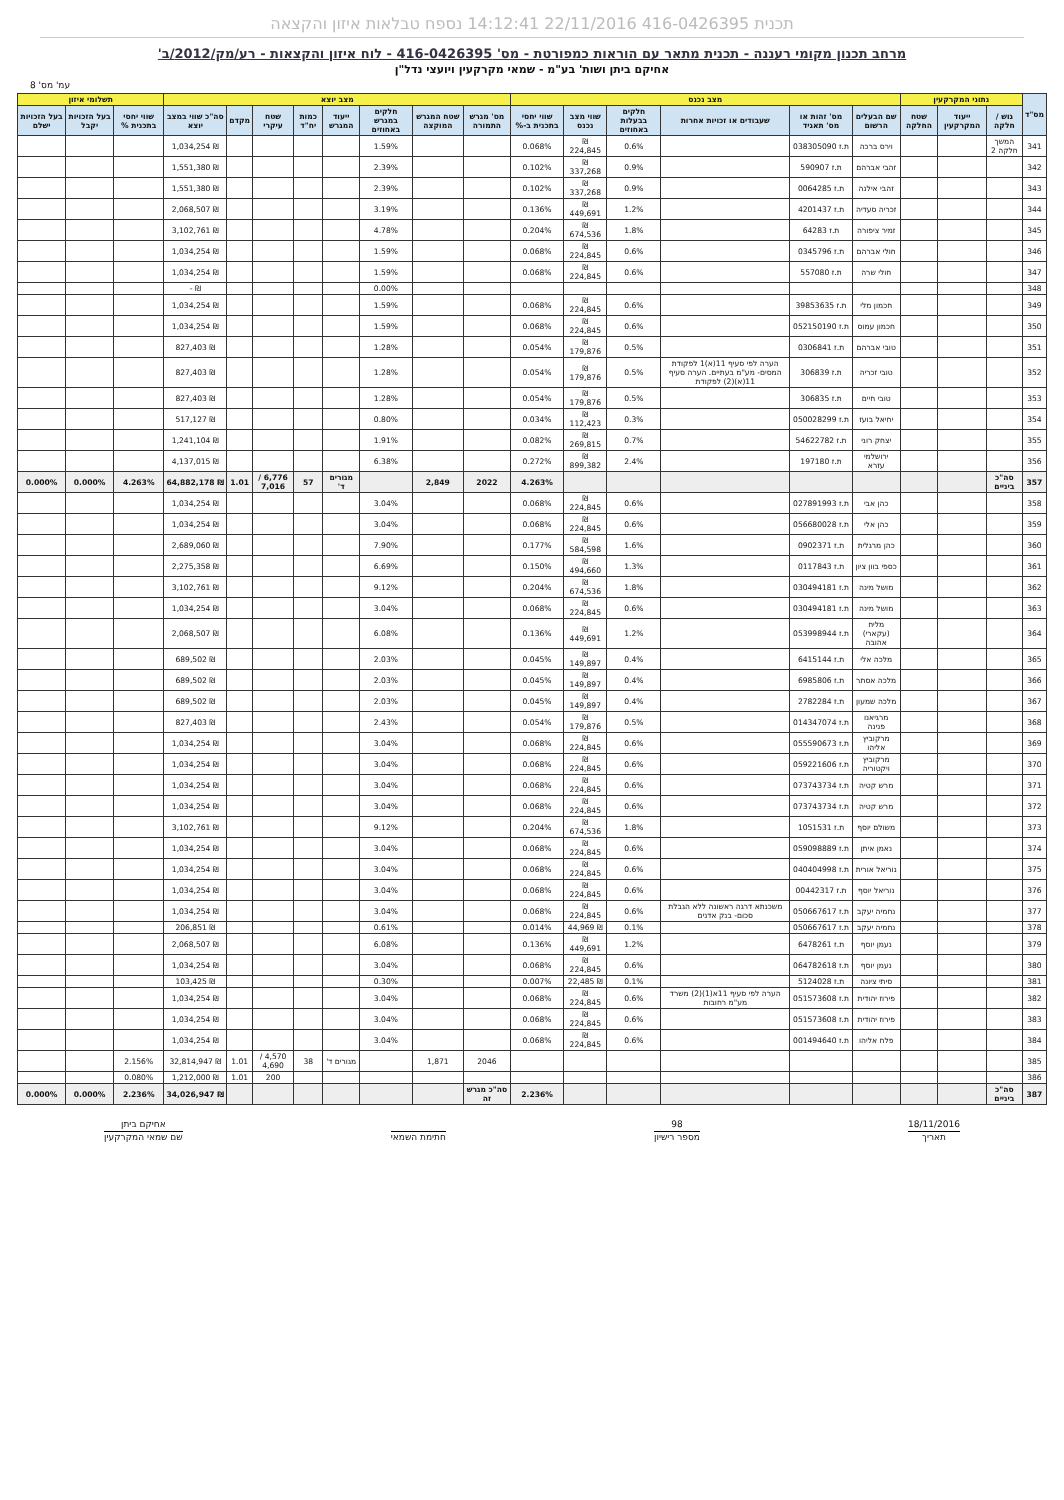תכנית 416-0426395 22/11/2016 14:12:41 נספח טבלאות איזון והקצאה
מרחב תכנון מקומי רעננה - תכנית מתאר עם הוראות כמפורטת - מס' 416-0426395 - לוח איזון והקצאות - רע/מק/2012/ב'
אחיקם ביתן ושות' בע"מ - שמאי מקרקעין ויועצי נדל"ן
עמ' מס' 8
| מס"ד | נתוני המקרקעין | | | מצב נכנס | | | | | | מצב יוצא | | | | | | | | תשלומי איזון | | |
| --- | --- | --- | --- | --- | --- | --- | --- | --- | --- | --- | --- | --- | --- | --- | --- | --- | --- | --- | --- | --- |
| | גוש / חלקה | ייעוד המקרקעין | שטח החלקה | שם הבעלים הרשום | מס' זהות או מס' תאגיד | שעבודים או זכויות אחרות | חלקים בבעלות באחוזים | שווי מצב נכנס | שווי יחסי בתכנית ב-% | מס' מגרש התמורה | שטח המגרש המוקצה | חלקים במגרש באחוזים | ייעוד המגרש | כמות יח"ד | שטח עיקרי | מקדם | סה"כ שווי במצב יוצא | שווי יחסי בתכנית % | בעל הזכויות יקבל | בעל הזכויות ישלם |
| 341 | המשך חלקה 2 | | | וירס ברכה | ת.ז 038305090 | | 0.6% | ₪ 224,845 | 0.068% | | | 1.59% | | | | | ₪ 1,034,254 | | | |
| 342 | | | | זהבי אברהם | ת.ז 590907 | | 0.9% | ₪ 337,268 | 0.102% | | | 2.39% | | | | | ₪ 1,551,380 | | | |
| 343 | | | | זהבי אילנה | ת.ז 0064285 | | 0.9% | ₪ 337,268 | 0.102% | | | 2.39% | | | | | ₪ 1,551,380 | | | |
| 344 | | | | זכריה סעדיה | ת.ז 4201437 | | 1.2% | ₪ 449,691 | 0.136% | | | 3.19% | | | | | ₪ 2,068,507 | | | |
| 345 | | | | זמיר ציפורה | ת.ז 64283 | | 1.8% | ₪ 674,536 | 0.204% | | | 4.78% | | | | | ₪ 3,102,761 | | | |
| 346 | | | | חולי אברהם | ת.ז 0345796 | | 0.6% | ₪ 224,845 | 0.068% | | | 1.59% | | | | | ₪ 1,034,254 | | | |
| 347 | | | | חולי שרה | ת.ז 557080 | | 0.6% | ₪ 224,845 | 0.068% | | | 1.59% | | | | | ₪ 1,034,254 | | | |
| 348 | | | | | | | | | | | | 0.00% | | | | | ₪ - | | | |
| 349 | | | | חכמון מלי | ת.ז 39853635 | | 0.6% | ₪ 224,845 | 0.068% | | | 1.59% | | | | | ₪ 1,034,254 | | | |
| 350 | | | | חכמון עמוס | ת.ז 052150190 | | 0.6% | ₪ 224,845 | 0.068% | | | 1.59% | | | | | ₪ 1,034,254 | | | |
| 351 | | | | טובי אברהם | ת.ז 0306841 | | 0.5% | ₪ 179,876 | 0.054% | | | 1.28% | | | | | ₪ 827,403 | | | |
| 352 | | | | טובי זכריה | ת.ז 306839 | הערה לפי סעיף 11(א)1 לפקודת המסים- מע"מ בעתיים. הערה סעיף 11(א)(2) לפקודת | 0.5% | ₪ 179,876 | 0.054% | | | 1.28% | | | | | ₪ 827,403 | | | |
| 353 | | | | טובי חיים | ת.ז 306835 | | 0.5% | ₪ 179,876 | 0.054% | | | 1.28% | | | | | ₪ 827,403 | | | |
| 354 | | | | יחיאל בועז | ת.ז 050028299 | | 0.3% | ₪ 112,423 | 0.034% | | | 0.80% | | | | | ₪ 517,127 | | | |
| 355 | | | | יצחק רוני | ת.ז 54622782 | | 0.7% | ₪ 269,815 | 0.082% | | | 1.91% | | | | | ₪ 1,241,104 | | | |
| 356 | | | | ירושלמי עזרא | ת.ז 197180 | | 2.4% | ₪ 899,382 | 0.272% | | | 6.38% | | | | | ₪ 4,137,015 | | | |
| 357 | סה"כ ביניים | | | | | | | | 4.263% | 2022 | 2,849 | | מגורים ד' | 57 | 6,776 / 7,016 | 1.01 | ₪ 64,882,178 | 4.263% | 0.000% | 0.000% |
| 358 | | | | כהן אבי | ת.ז 027891993 | | 0.6% | ₪ 224,845 | 0.068% | | | 3.04% | | | | | ₪ 1,034,254 | | | |
| 359 | | | | כהן אלי | ת.ז 056680028 | | 0.6% | ₪ 224,845 | 0.068% | | | 3.04% | | | | | ₪ 1,034,254 | | | |
| 360 | | | | כהן מרגלית | ת.ז 0902371 | | 1.6% | ₪ 584,598 | 0.177% | | | 7.90% | | | | | ₪ 2,689,060 | | | |
| 361 | | | | כספי בוון ציון | ת.ז 0117843 | | 1.3% | ₪ 494,660 | 0.150% | | | 6.69% | | | | | ₪ 2,275,358 | | | |
| 362 | | | | מושל מינה | ת.ז 030494181 | | 1.8% | ₪ 674,536 | 0.204% | | | 9.12% | | | | | ₪ 3,102,761 | | | |
| 363 | | | | מושל מינה | ת.ז 030494181 | | 0.6% | ₪ 224,845 | 0.068% | | | 3.04% | | | | | ₪ 1,034,254 | | | |
| 364 | | | | מליח (עקארי) אהובה | ת.ז 053998944 | | 1.2% | ₪ 449,691 | 0.136% | | | 6.08% | | | | | ₪ 2,068,507 | | | |
| 365 | | | | מלכה אלי | ת.ז 6415144 | | 0.4% | ₪ 149,897 | 0.045% | | | 2.03% | | | | | ₪ 689,502 | | | |
| 366 | | | | מלכה אסתר | ת.ז 6985806 | | 0.4% | ₪ 149,897 | 0.045% | | | 2.03% | | | | | ₪ 689,502 | | | |
| 367 | | | | מלכה שמעון | ת.ז 2782284 | | 0.4% | ₪ 149,897 | 0.045% | | | 2.03% | | | | | ₪ 689,502 | | | |
| 368 | | | | מרגיאנו פנינה | ת.ז 014347074 | | 0.5% | ₪ 179,876 | 0.054% | | | 2.43% | | | | | ₪ 827,403 | | | |
| 369 | | | | מרקוביץ אליהו | ת.ז 055590673 | | 0.6% | ₪ 224,845 | 0.068% | | | 3.04% | | | | | ₪ 1,034,254 | | | |
| 370 | | | | מרקוביץ ויקטוריה | ת.ז 059221606 | | 0.6% | ₪ 224,845 | 0.068% | | | 3.04% | | | | | ₪ 1,034,254 | | | |
| 371 | | | | מרש קטיה | ת.ז 073743734 | | 0.6% | ₪ 224,845 | 0.068% | | | 3.04% | | | | | ₪ 1,034,254 | | | |
| 372 | | | | מרש קטיה | ת.ז 073743734 | | 0.6% | ₪ 224,845 | 0.068% | | | 3.04% | | | | | ₪ 1,034,254 | | | |
| 373 | | | | משולם יוסף | ת.ז 1051531 | | 1.8% | ₪ 674,536 | 0.204% | | | 9.12% | | | | | ₪ 3,102,761 | | | |
| 374 | | | | נאמן איתן | ת.ז 059098889 | | 0.6% | ₪ 224,845 | 0.068% | | | 3.04% | | | | | ₪ 1,034,254 | | | |
| 375 | | | | נוריאל אורית | ת.ז 040404998 | | 0.6% | ₪ 224,845 | 0.068% | | | 3.04% | | | | | ₪ 1,034,254 | | | |
| 376 | | | | נוריאל יוסף | ת.ז 00442317 | | 0.6% | ₪ 224,845 | 0.068% | | | 3.04% | | | | | ₪ 1,034,254 | | | |
| 377 | | | | נחמיה יעקב | ת.ז 050667617 | משכנתא דרגה ראשונה ללא הגבלת סכום- בנק אדנים | 0.6% | ₪ 224,845 | 0.068% | | | 3.04% | | | | | ₪ 1,034,254 | | | |
| 378 | | | | נחמיה יעקב | ת.ז 050667617 | | 0.1% | ₪ 44,969 | 0.014% | | | 0.61% | | | | | ₪ 206,851 | | | |
| 379 | | | | נעמן יוסף | ת.ז 6478261 | | 1.2% | ₪ 449,691 | 0.136% | | | 6.08% | | | | | ₪ 2,068,507 | | | |
| 380 | | | | נעמן יוסף | ת.ז 064782618 | | 0.6% | ₪ 224,845 | 0.068% | | | 3.04% | | | | | ₪ 1,034,254 | | | |
| 381 | | | | סיתי ציונה | ת.ז 5124028 | | 0.1% | ₪ 22,485 | 0.007% | | | 0.30% | | | | | ₪ 103,425 | | | |
| 382 | | | | פירוז יהודית | ת.ז 051573608 | הערה לפי סעיף 11א(1)(2) משרד מע"מ רחובות | 0.6% | ₪ 224,845 | 0.068% | | | 3.04% | | | | | ₪ 1,034,254 | | | |
| 383 | | | | פירוז יהודית | ת.ז 051573608 | | 0.6% | ₪ 224,845 | 0.068% | | | 3.04% | | | | | ₪ 1,034,254 | | | |
| 384 | | | | פלח אליהו | ת.ז 001494640 | | 0.6% | ₪ 224,845 | 0.068% | | | 3.04% | | | | | ₪ 1,034,254 | | | |
| 385 | | | | | | | | | | 2046 | 1,871 | | מגורים ד' | 38 | 4,570 / 4,690 | 1.01 | ₪ 32,814,947 | 2.156% | | |
| 386 | | | | | | | | | | | | | | | 200 | 1.01 | ₪ 1,212,000 | 0.080% | | |
| 387 | סה"כ ביניים | | | | | | | | 2.236% | סה"כ מגרש זה | | | | | | | ₪ 34,026,947 | 2.236% | 0.000% | 0.000% |
18/11/2016
תאריך
98
מספר רישיון
חתימת השמאי אחיקם ביתן
שם שמאי המקרקעין